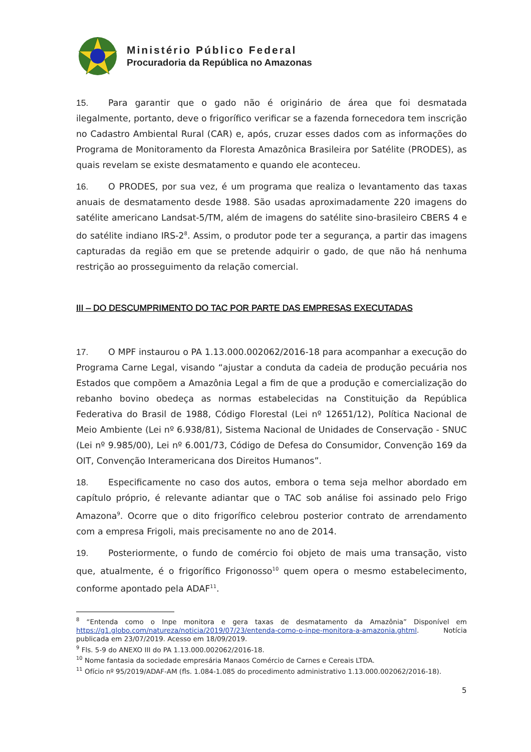Ministério Público Federal
Procuradoria da República no Amazonas
15. Para garantir que o gado não é originário de área que foi desmatada ilegalmente, portanto, deve o frigorífico verificar se a fazenda fornecedora tem inscrição no Cadastro Ambiental Rural (CAR) e, após, cruzar esses dados com as informações do Programa de Monitoramento da Floresta Amazônica Brasileira por Satélite (PRODES), as quais revelam se existe desmatamento e quando ele aconteceu.
16. O PRODES, por sua vez, é um programa que realiza o levantamento das taxas anuais de desmatamento desde 1988. São usadas aproximadamente 220 imagens do satélite americano Landsat-5/TM, além de imagens do satélite sino-brasileiro CBERS 4 e do satélite indiano IRS-2<sup>8</sup>. Assim, o produtor pode ter a segurança, a partir das imagens capturadas da região em que se pretende adquirir o gado, de que não há nenhuma restrição ao prosseguimento da relação comercial.
III – DO DESCUMPRIMENTO DO TAC POR PARTE DAS EMPRESAS EXECUTADAS
17. O MPF instaurou o PA 1.13.000.002062/2016-18 para acompanhar a execução do Programa Carne Legal, visando “ajustar a conduta da cadeia de produção pecuária nos Estados que compõem a Amazônia Legal a fim de que a produção e comercialização do rebanho bovino obedeça as normas estabelecidas na Constituição da República Federativa do Brasil de 1988, Código Florestal (Lei nº 12651/12), Política Nacional de Meio Ambiente (Lei nº 6.938/81), Sistema Nacional de Unidades de Conservação - SNUC (Lei nº 9.985/00), Lei nº 6.001/73, Código de Defesa do Consumidor, Convenção 169 da OIT, Convenção Interamericana dos Direitos Humanos”.
18. Especificamente no caso dos autos, embora o tema seja melhor abordado em capítulo próprio, é relevante adiantar que o TAC sob análise foi assinado pelo Frigo Amazona<sup>9</sup>. Ocorre que o dito frigorífico celebrou posterior contrato de arrendamento com a empresa Frigoli, mais precisamente no ano de 2014.
19. Posteriormente, o fundo de comércio foi objeto de mais uma transação, visto que, atualmente, é o frigorífico Frigonosso<sup>10</sup> quem opera o mesmo estabelecimento, conforme apontado pela ADAF<sup>11</sup>.
<sup>8</sup> “Entenda como o Inpe monitora e gera taxas de desmatamento da Amazônia” Disponível em https://g1.globo.com/natureza/noticia/2019/07/23/entenda-como-o-inpe-monitora-a-amazonia.ghtml. Notícia publicada em 23/07/2019. Acesso em 18/09/2019.
<sup>9</sup> Fls. 5-9 do ANEXO III do PA 1.13.000.002062/2016-18.
<sup>10</sup> Nome fantasia da sociedade empresária Manaos Comércio de Carnes e Cereais LTDA.
<sup>11</sup> Ofício nº 95/2019/ADAF-AM (fls. 1.084-1.085 do procedimento administrativo 1.13.000.002062/2016-18).
5